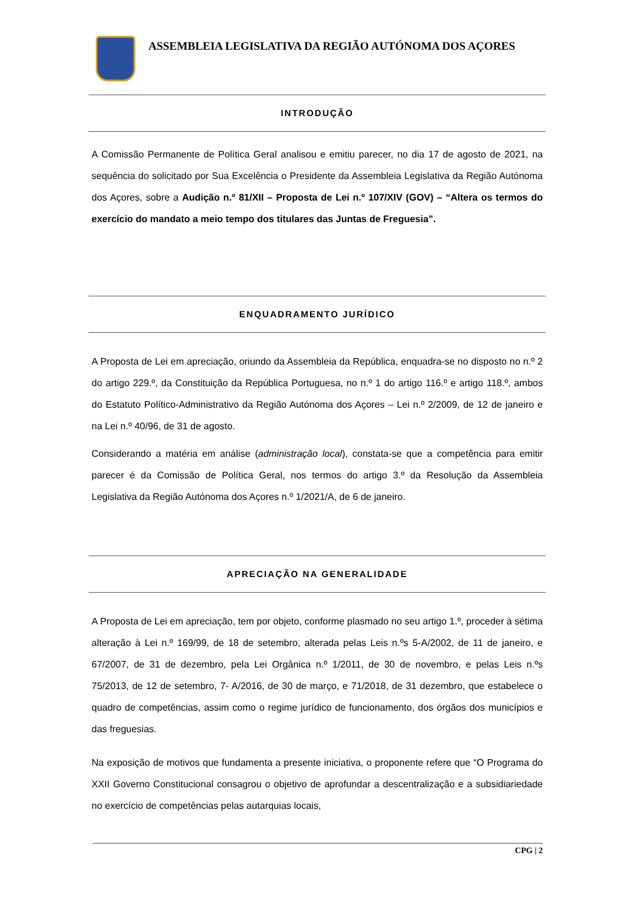ASSEMBLEIA LEGISLATIVA DA REGIÃO AUTÓNOMA DOS AÇORES
INTRODUÇÃO
A Comissão Permanente de Política Geral analisou e emitiu parecer, no dia 17 de agosto de 2021, na sequência do solicitado por Sua Excelência o Presidente da Assembleia Legislativa da Região Autónoma dos Açores, sobre a Audição n.º 81/XII – Proposta de Lei n.º 107/XIV (GOV) – “Altera os termos do exercício do mandato a meio tempo dos titulares das Juntas de Freguesia”.
ENQUADRAMENTO JURÍDICO
A Proposta de Lei em apreciação, oriundo da Assembleia da República, enquadra-se no disposto no n.º 2 do artigo 229.º, da Constituição da República Portuguesa, no n.º 1 do artigo 116.º e artigo 118.º, ambos do Estatuto Político-Administrativo da Região Autónoma dos Açores – Lei n.º 2/2009, de 12 de janeiro e na Lei n.º 40/96, de 31 de agosto.
Considerando a matéria em análise (administração local), constata-se que a competência para emitir parecer é da Comissão de Política Geral, nos termos do artigo 3.º da Resolução da Assembleia Legislativa da Região Autónoma dos Açores n.º 1/2021/A, de 6 de janeiro.
APRECIAÇÃO NA GENERALIDADE
A Proposta de Lei em apreciação, tem por objeto, conforme plasmado no seu artigo 1.º, proceder à sétima alteração à Lei n.º 169/99, de 18 de setembro, alterada pelas Leis n.ºs 5-A/2002, de 11 de janeiro, e 67/2007, de 31 de dezembro, pela Lei Orgânica n.º 1/2011, de 30 de novembro, e pelas Leis n.ºs 75/2013, de 12 de setembro, 7- A/2016, de 30 de março, e 71/2018, de 31 dezembro, que estabelece o quadro de competências, assim como o regime jurídico de funcionamento, dos órgãos dos municípios e das freguesias.
Na exposição de motivos que fundamenta a presente iniciativa, o proponente refere que “O Programa do XXII Governo Constitucional consagrou o objetivo de aprofundar a descentralização e a subsidiariedade no exercício de competências pelas autarquias locais,
CPG | 2